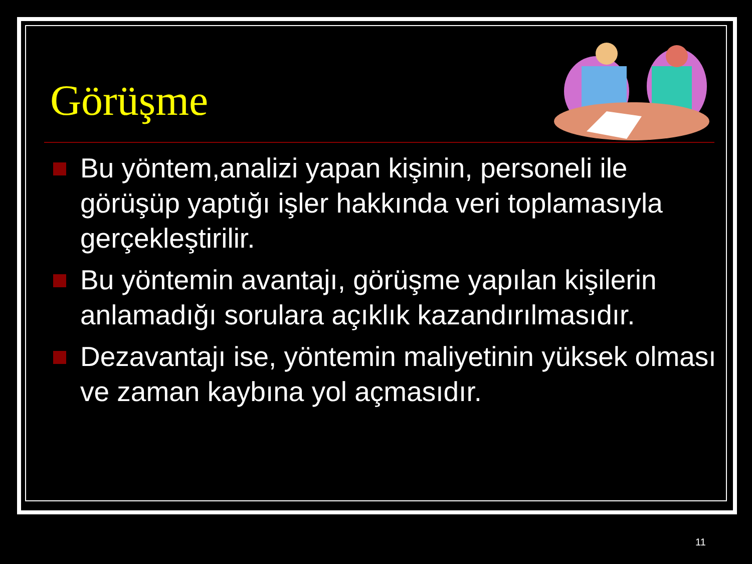Görüşme
Bu yöntem,analizi yapan kişinin, personeli ile görüşüp yaptığı işler hakkında veri toplamasıyla gerçekleştirilir.
Bu yöntemin avantajı, görüşme yapılan kişilerin anlamadığı sorulara açıklık kazandırılmasıdır.
Dezavantajı ise, yöntemin maliyetinin yüksek olması ve zaman kaybına yol açmasıdır.
11